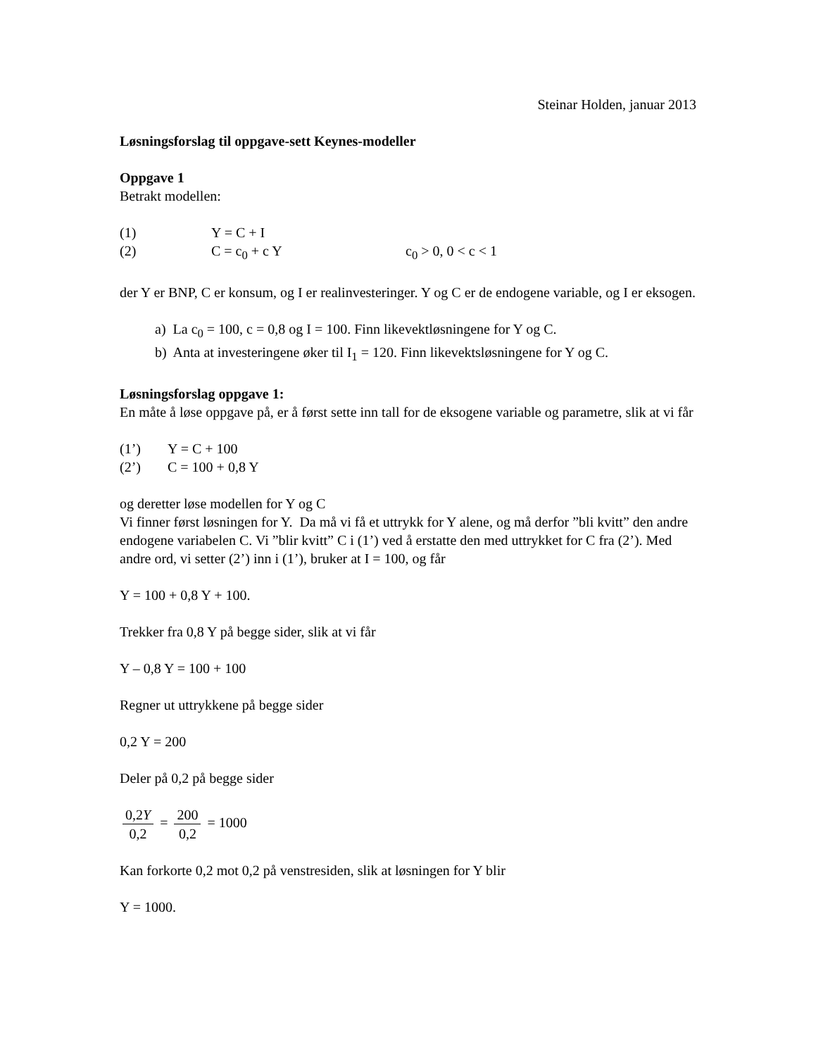Steinar Holden, januar 2013
Løsningsforslag til oppgave-sett Keynes-modeller
Oppgave 1
Betrakt modellen:
(1) Y = C + I
(2) C = c<sub>0</sub> + c Y c<sub>0</sub> > 0, 0 < c < 1
der Y er BNP, C er konsum, og I er realinvesteringer. Y og C er de endogene variable, og I er eksogen.
a) La c<sub>0</sub> = 100, c = 0,8 og I = 100. Finn likevektløsningene for Y og C.
b) Anta at investeringene øker til I<sub>1</sub> = 120. Finn likevektsløsningene for Y og C.
Løsningsforslag oppgave 1:
En måte å løse oppgave på, er å først sette inn tall for de eksogene variable og parametre, slik at vi får
(1’) Y = C + 100
(2’) C = 100 + 0,8 Y
og deretter løse modellen for Y og C
Vi finner først løsningen for Y. Da må vi få et uttrykk for Y alene, og må derfor ”bli kvitt” den andre endogene variabelen C. Vi ”blir kvitt” C i (1’) ved å erstatte den med uttrykket for C fra (2’). Med andre ord, vi setter (2’) inn i (1’), bruker at I = 100, og får
Y = 100 + 0,8 Y + 100.
Trekker fra 0,8 Y på begge sider, slik at vi får
Y – 0,8 Y = 100 + 100
Regner ut uttrykkene på begge sider
0,2 Y = 200
Deler på 0,2 på begge sider
0,2Y 0,2 = 200 0,2 = 1000
Kan forkorte 0,2 mot 0,2 på venstresiden, slik at løsningen for Y blir
Y = 1000.